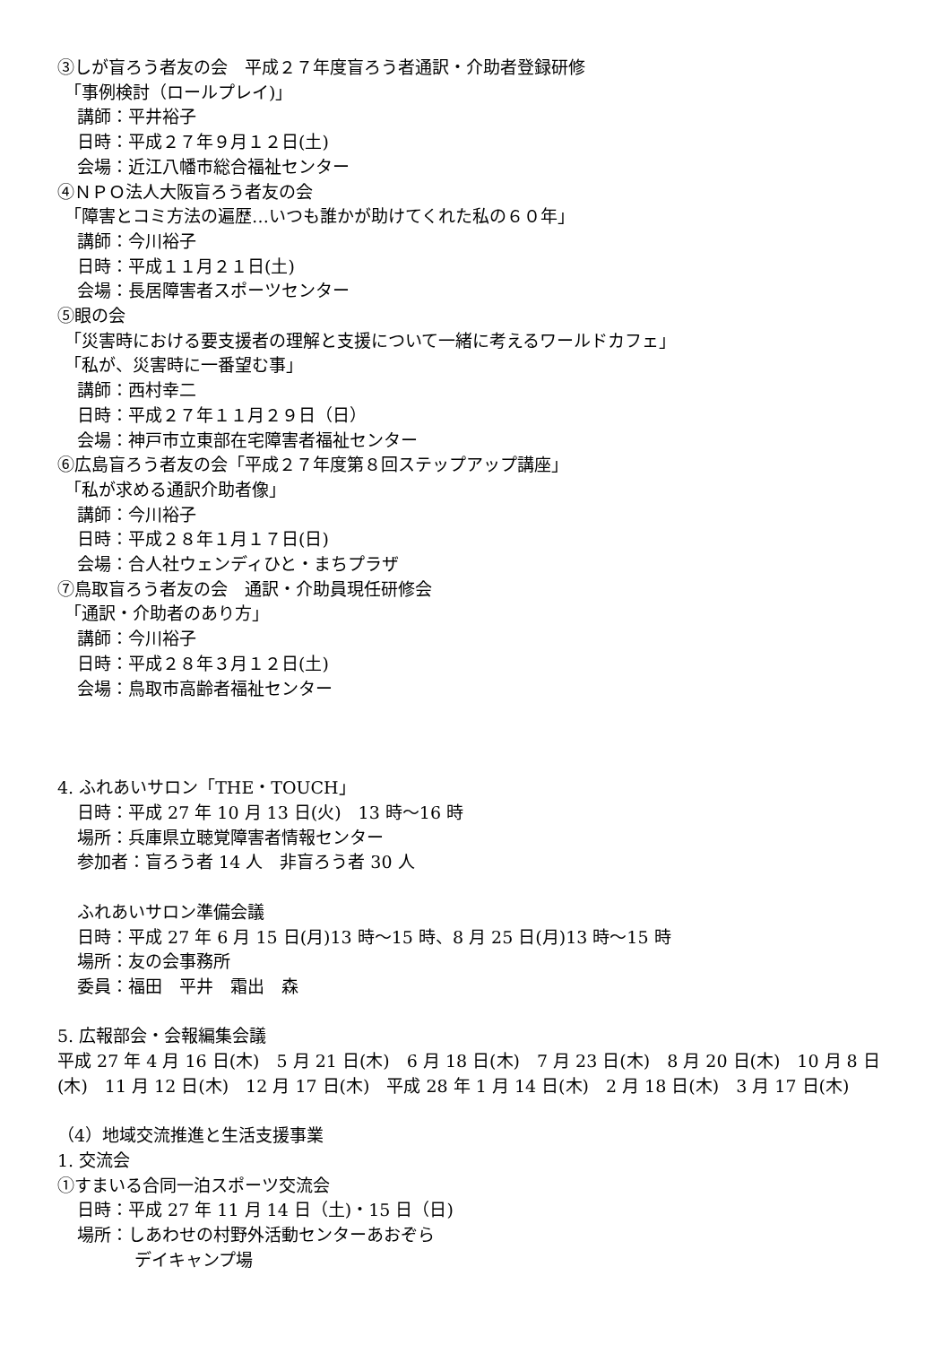③しが盲ろう者友の会　平成２７年度盲ろう者通訳・介助者登録研修
「事例検討（ロールプレイ)」
講師：平井裕子
日時：平成２７年９月１２日(土)
会場：近江八幡市総合福祉センター
④ＮＰＯ法人大阪盲ろう者友の会
「障害とコミ方法の遍歴…いつも誰かが助けてくれた私の６０年」
講師：今川裕子
日時：平成１１月２１日(土)
会場：長居障害者スポーツセンター
⑤眼の会
「災害時における要支援者の理解と支援について一緒に考えるワールドカフェ」
「私が、災害時に一番望む事」
講師：西村幸二
日時：平成２７年１１月２９日（日）
会場：神戸市立東部在宅障害者福祉センター
⑥広島盲ろう者友の会「平成２７年度第８回ステップアップ講座」
「私が求める通訳介助者像」
講師：今川裕子
日時：平成２８年１月１７日(日)
会場：合人社ウェンディひと・まちプラザ
⑦鳥取盲ろう者友の会　通訳・介助員現任研修会
「通訳・介助者のあり方」
講師：今川裕子
日時：平成２８年３月１２日(土)
会場：鳥取市高齢者福祉センター
4. ふれあいサロン「THE・TOUCH」
日時：平成 27 年 10 月 13 日(火)　13 時～16 時
場所：兵庫県立聴覚障害者情報センター
参加者：盲ろう者 14 人　非盲ろう者 30 人
ふれあいサロン準備会議
日時：平成 27 年 6 月 15 日(月)13 時～15 時、8 月 25 日(月)13 時～15 時
場所：友の会事務所
委員：福田　平井　霜出　森
5. 広報部会・会報編集会議
平成 27 年 4 月 16 日(木)　5 月 21 日(木)　6 月 18 日(木)　7 月 23 日(木)　8 月 20 日(木)　10 月 8 日(木)　11 月 12 日(木)　12 月 17 日(木)　平成 28 年 1 月 14 日(木)　2 月 18 日(木)　3 月 17 日(木)
（4）地域交流推進と生活支援事業
1. 交流会
①すまいる合同一泊スポーツ交流会
日時：平成 27 年 11 月 14 日（土)・15 日（日)
場所：しあわせの村野外活動センターあおぞら
デイキャンプ場